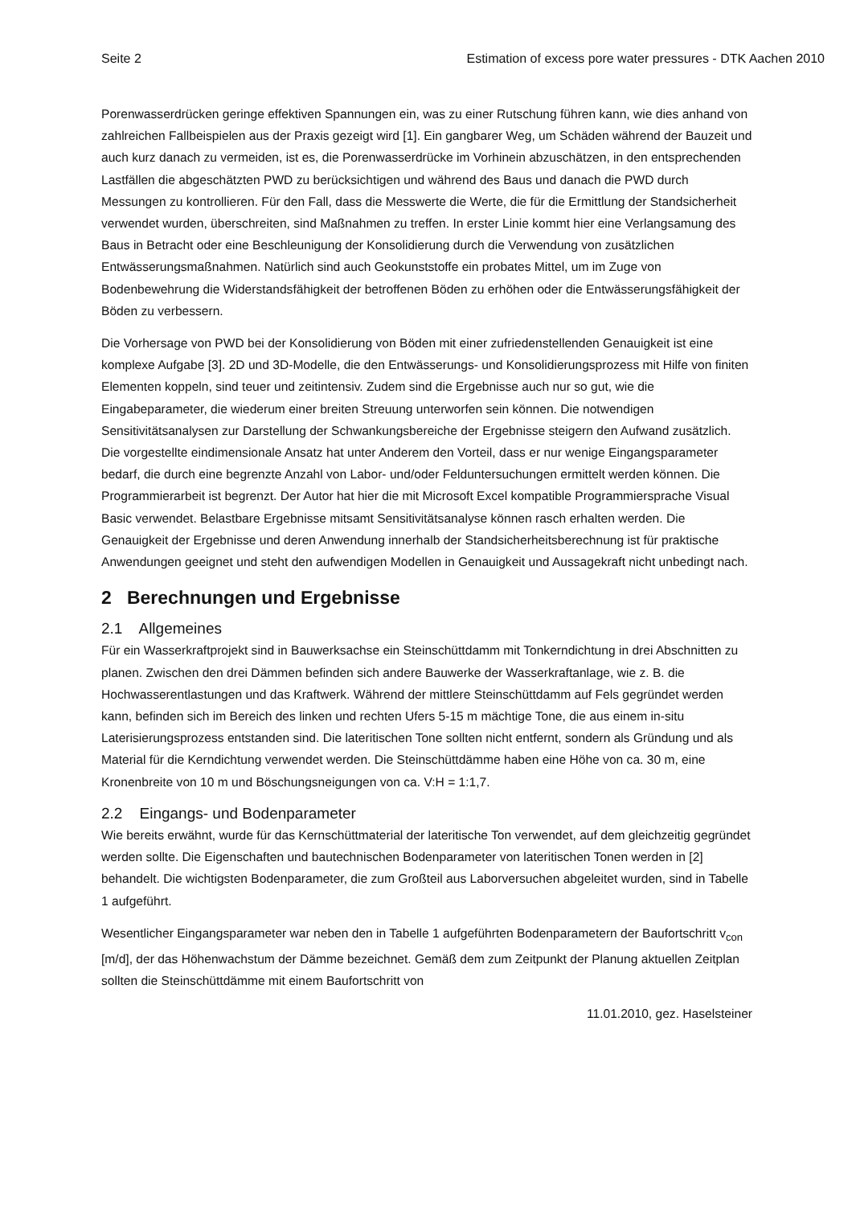Seite 2 Estimation of excess pore water pressures - DTK Aachen 2010
Porenwasserdrücken geringe effektiven Spannungen ein, was zu einer Rutschung führen kann, wie dies anhand von zahlreichen Fallbeispielen aus der Praxis gezeigt wird [1]. Ein gangbarer Weg, um Schäden während der Bauzeit und auch kurz danach zu vermeiden, ist es, die Porenwasserdrücke im Vorhinein abzuschätzen, in den entsprechenden Lastfällen die abgeschätzten PWD zu berücksichtigen und während des Baus und danach die PWD durch Messungen zu kontrollieren. Für den Fall, dass die Messwerte die Werte, die für die Ermittlung der Standsicherheit verwendet wurden, überschreiten, sind Maßnahmen zu treffen. In erster Linie kommt hier eine Verlangsamung des Baus in Betracht oder eine Beschleunigung der Konsolidierung durch die Verwendung von zusätzlichen Entwässerungsmaßnahmen. Natürlich sind auch Geokunststoffe ein probates Mittel, um im Zuge von Bodenbewehrung die Widerstandsfähigkeit der betroffenen Böden zu erhöhen oder die Entwässerungsfähigkeit der Böden zu verbessern.
Die Vorhersage von PWD bei der Konsolidierung von Böden mit einer zufriedenstellenden Genauigkeit ist eine komplexe Aufgabe [3]. 2D und 3D-Modelle, die den Entwässerungs- und Konsolidierungsprozess mit Hilfe von finiten Elementen koppeln, sind teuer und zeitintensiv. Zudem sind die Ergebnisse auch nur so gut, wie die Eingabeparameter, die wiederum einer breiten Streuung unterworfen sein können. Die notwendigen Sensitivitätsanalysen zur Darstellung der Schwankungsbereiche der Ergebnisse steigern den Aufwand zusätzlich. Die vorgestellte eindimensionale Ansatz hat unter Anderem den Vorteil, dass er nur wenige Eingangsparameter bedarf, die durch eine begrenzte Anzahl von Labor- und/oder Felduntersuchungen ermittelt werden können. Die Programmierarbeit ist begrenzt. Der Autor hat hier die mit Microsoft Excel kompatible Programmiersprache Visual Basic verwendet. Belastbare Ergebnisse mitsamt Sensitivitätsanalyse können rasch erhalten werden. Die Genauigkeit der Ergebnisse und deren Anwendung innerhalb der Standsicherheitsberechnung ist für praktische Anwendungen geeignet und steht den aufwendigen Modellen in Genauigkeit und Aussagekraft nicht unbedingt nach.
2 Berechnungen und Ergebnisse
2.1 Allgemeines
Für ein Wasserkraftprojekt sind in Bauwerksachse ein Steinschüttdamm mit Tonkerndichtung in drei Abschnitten zu planen. Zwischen den drei Dämmen befinden sich andere Bauwerke der Wasserkraftanlage, wie z. B. die Hochwasserentlastungen und das Kraftwerk. Während der mittlere Steinschüttdamm auf Fels gegründet werden kann, befinden sich im Bereich des linken und rechten Ufers 5-15 m mächtige Tone, die aus einem in-situ Laterisierungsprozess entstanden sind. Die lateritischen Tone sollten nicht entfernt, sondern als Gründung und als Material für die Kerndichtung verwendet werden. Die Steinschüttdämme haben eine Höhe von ca. 30 m, eine Kronenbreite von 10 m und Böschungsneigungen von ca. V:H = 1:1,7.
2.2 Eingangs- und Bodenparameter
Wie bereits erwähnt, wurde für das Kernschüttmaterial der lateritische Ton verwendet, auf dem gleichzeitig gegründet werden sollte. Die Eigenschaften und bautechnischen Bodenparameter von lateritischen Tonen werden in [2] behandelt. Die wichtigsten Bodenparameter, die zum Großteil aus Laborversuchen abgeleitet wurden, sind in Tabelle 1 aufgeführt.
Wesentlicher Eingangsparameter war neben den in Tabelle 1 aufgeführten Bodenparametern der Baufortschritt v<sub>con</sub> [m/d], der das Höhenwachstum der Dämme bezeichnet. Gemäß dem zum Zeitpunkt der Planung aktuellen Zeitplan sollten die Steinschüttdämme mit einem Baufortschritt von
11.01.2010, gez. Haselsteiner